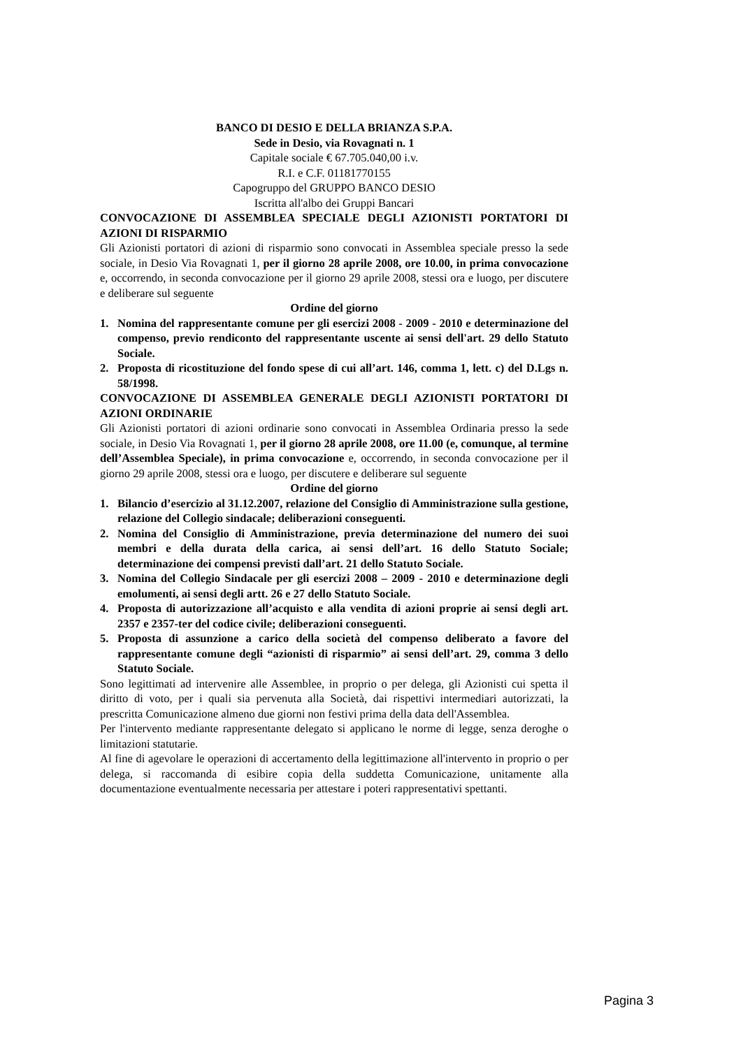BANCO DI DESIO E DELLA BRIANZA S.P.A.
Sede in Desio, via Rovagnati n. 1
Capitale sociale € 67.705.040,00 i.v.
R.I. e C.F. 01181770155
Capogruppo del GRUPPO BANCO DESIO
Iscritta all'albo dei Gruppi Bancari
CONVOCAZIONE DI ASSEMBLEA SPECIALE DEGLI AZIONISTI PORTATORI DI AZIONI DI RISPARMIO
Gli Azionisti portatori di azioni di risparmio sono convocati in Assemblea speciale presso la sede sociale, in Desio Via Rovagnati 1, per il giorno 28 aprile 2008, ore 10.00, in prima convocazione e, occorrendo, in seconda convocazione per il giorno 29 aprile 2008, stessi ora e luogo, per discutere e deliberare sul seguente
Ordine del giorno
1. Nomina del rappresentante comune per gli esercizi 2008 - 2009 - 2010 e determinazione del compenso, previo rendiconto del rappresentante uscente ai sensi dell'art. 29 dello Statuto Sociale.
2. Proposta di ricostituzione del fondo spese di cui all’art. 146, comma 1, lett. c) del D.Lgs n. 58/1998.
CONVOCAZIONE DI ASSEMBLEA GENERALE DEGLI AZIONISTI PORTATORI DI AZIONI ORDINARIE
Gli Azionisti portatori di azioni ordinarie sono convocati in Assemblea Ordinaria presso la sede sociale, in Desio Via Rovagnati 1, per il giorno 28 aprile 2008, ore 11.00 (e, comunque, al termine dell’Assemblea Speciale), in prima convocazione e, occorrendo, in seconda convocazione per il giorno 29 aprile 2008, stessi ora e luogo, per discutere e deliberare sul seguente
Ordine del giorno
1. Bilancio d’esercizio al 31.12.2007, relazione del Consiglio di Amministrazione sulla gestione, relazione del Collegio sindacale; deliberazioni conseguenti.
2. Nomina del Consiglio di Amministrazione, previa determinazione del numero dei suoi membri e della durata della carica, ai sensi dell’art. 16 dello Statuto Sociale; determinazione dei compensi previsti dall’art. 21 dello Statuto Sociale.
3. Nomina del Collegio Sindacale per gli esercizi 2008 – 2009 - 2010 e determinazione degli emolumenti, ai sensi degli artt. 26 e 27 dello Statuto Sociale.
4. Proposta di autorizzazione all’acquisto e alla vendita di azioni proprie ai sensi degli art. 2357 e 2357-ter del codice civile; deliberazioni conseguenti.
5. Proposta di assunzione a carico della società del compenso deliberato a favore del rappresentante comune degli “azionisti di risparmio” ai sensi dell’art. 29, comma 3 dello Statuto Sociale.
Sono legittimati ad intervenire alle Assemblee, in proprio o per delega, gli Azionisti cui spetta il diritto di voto, per i quali sia pervenuta alla Società, dai rispettivi intermediari autorizzati, la prescritta Comunicazione almeno due giorni non festivi prima della data dell'Assemblea.
Per l'intervento mediante rappresentante delegato si applicano le norme di legge, senza deroghe o limitazioni statutarie.
Al fine di agevolare le operazioni di accertamento della legittimazione all'intervento in proprio o per delega, si raccomanda di esibire copia della suddetta Comunicazione, unitamente alla documentazione eventualmente necessaria per attestare i poteri rappresentativi spettanti.
Pagina 3